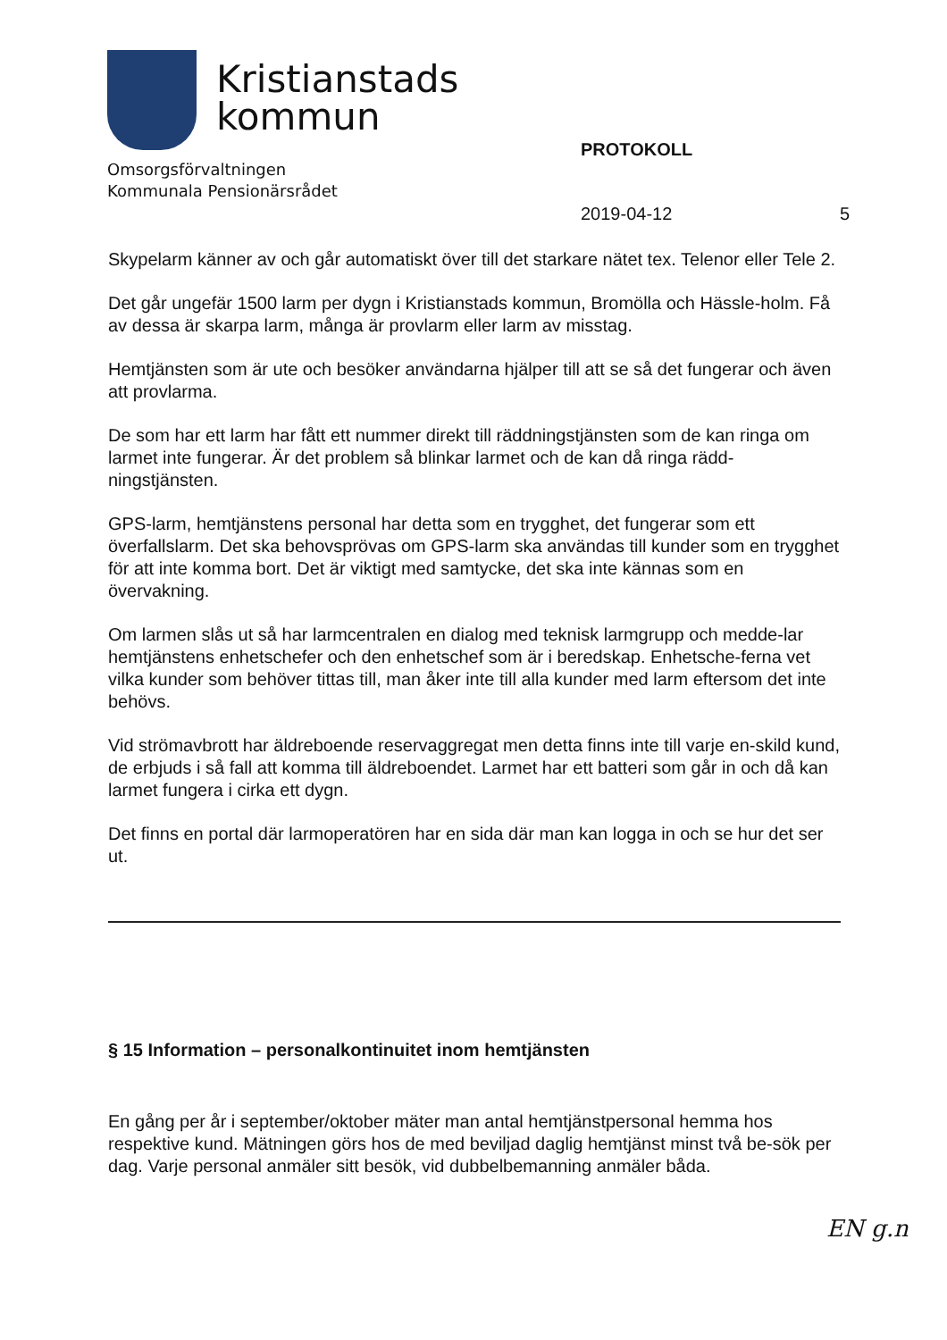Kristianstads
kommun
Omsorgsförvaltningen
Kommunala Pensionärsrådet
PROTOKOLL
2019-04-12 5
Skypelarm känner av och går automatiskt över till det starkare nätet tex. Telenor eller Tele 2.
Det går ungefär 1500 larm per dygn i Kristianstads kommun, Bromölla och Hässle-holm. Få av dessa är skarpa larm, många är provlarm eller larm av misstag.
Hemtjänsten som är ute och besöker användarna hjälper till att se så det fungerar och även att provlarma.
De som har ett larm har fått ett nummer direkt till räddningstjänsten som de kan ringa om larmet inte fungerar. Är det problem så blinkar larmet och de kan då ringa rädd-ningstjänsten.
GPS-larm, hemtjänstens personal har detta som en trygghet, det fungerar som ett överfallslarm. Det ska behovsprövas om GPS-larm ska användas till kunder som en trygghet för att inte komma bort. Det är viktigt med samtycke, det ska inte kännas som en övervakning.
Om larmen slås ut så har larmcentralen en dialog med teknisk larmgrupp och medde-lar hemtjänstens enhetschefer och den enhetschef som är i beredskap. Enhetsche-ferna vet vilka kunder som behöver tittas till, man åker inte till alla kunder med larm eftersom det inte behövs.
Vid strömavbrott har äldreboende reservaggregat men detta finns inte till varje en-skild kund, de erbjuds i så fall att komma till äldreboendet. Larmet har ett batteri som går in och då kan larmet fungera i cirka ett dygn.
Det finns en portal där larmoperatören har en sida där man kan logga in och se hur det ser ut.
§ 15 Information – personalkontinuitet inom hemtjänsten
En gång per år i september/oktober mäter man antal hemtjänstpersonal hemma hos respektive kund. Mätningen görs hos de med beviljad daglig hemtjänst minst två be-sök per dag. Varje personal anmäler sitt besök, vid dubbelbemanning anmäler båda.
EN g.n